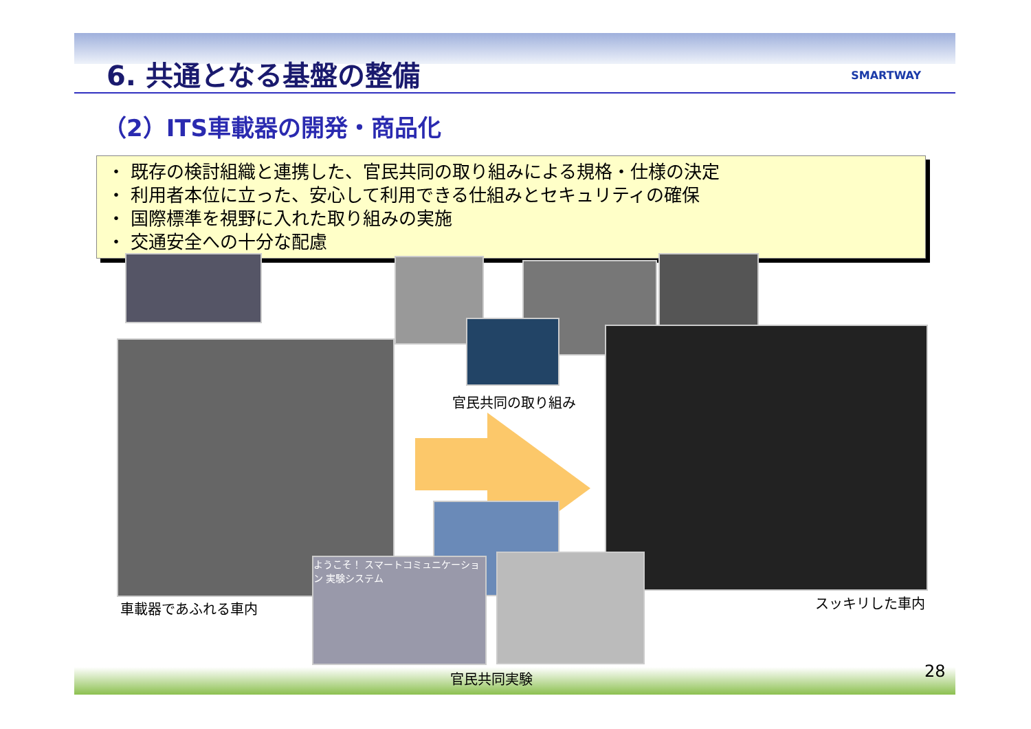6. 共通となる基盤の整備
SMARTWAY
（2）ITS車載器の開発・商品化
・ 既存の検討組織と連携した、官民共同の取り組みによる規格・仕様の決定
・ 利用者本位に立った、安心して利用できる仕組みとセキュリティの確保
・ 国際標準を視野に入れた取り組みの実施
・ 交通安全への十分な配慮
官民共同の取り組み
ようこそ！ スマートコミュニケーション 実験システム
車載器であふれる車内 スッキリした車内
官民共同実験 28